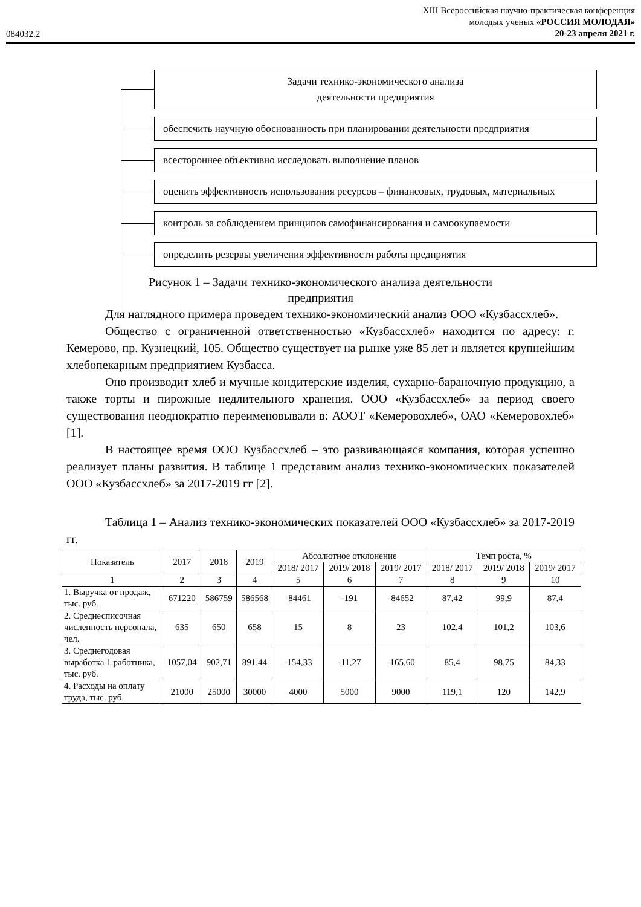084032.2
XIII Всероссийская научно-практическая конференция
молодых ученых «РОССИЯ МОЛОДАЯ»
20-23 апреля 2021 г.
Задачи технико-экономического анализа
деятельности предприятия
обеспечить научную обоснованность при планировании деятельности предприятия
всестороннее объективно исследовать выполнение планов
оценить эффективность использования ресурсов – финансовых, трудовых, материальных
контроль за соблюдением принципов самофинансирования и самоокупаемости
определить резервы увеличения эффективности работы предприятия
Рисунок 1 – Задачи технико-экономического анализа деятельности
предприятия
Для наглядного примера проведем технико-экономический анализ ООО «Кузбассхлеб».
Общество с ограниченной ответственностью «Кузбассхлеб» находится по адресу: г. Кемерово, пр. Кузнецкий, 105. Общество существует на рынке уже 85 лет и является крупнейшим хлебопекарным предприятием Кузбасса.
Оно производит хлеб и мучные кондитерские изделия, сухарно-бараночную продукцию, а также торты и пирожные недлительного хранения. ООО «Кузбассхлеб» за период своего существования неоднократно переименовывали в: АООТ «Кемеровохлеб», ОАО «Кемеровохлеб» [1].
В настоящее время ООО Кузбассхлеб – это развивающаяся компания, которая успешно реализует планы развития. В таблице 1 представим анализ технико-экономических показателей ООО «Кузбассхлеб» за 2017-2019 гг [2].
Таблица 1 – Анализ технико-экономических показателей ООО «Кузбассхлеб» за 2017-2019 гг.
| Показатель | 2017 | 2018 | 2019 | Абсолютное отклонение | | | Темп роста, % | | |
| --- | --- | --- | --- | --- | --- | --- | --- | --- | --- |
| | | | | 2018/ 2017 | 2019/ 2018 | 2019/ 2017 | 2018/ 2017 | 2019/ 2018 | 2019/ 2017 |
| 1 | 2 | 3 | 4 | 5 | 6 | 7 | 8 | 9 | 10 |
| 1. Выручка от продаж, тыс. руб. | 671220 | 586759 | 586568 | -84461 | -191 | -84652 | 87,42 | 99,9 | 87,4 |
| 2. Среднесписочная численность персонала, чел. | 635 | 650 | 658 | 15 | 8 | 23 | 102,4 | 101,2 | 103,6 |
| 3. Среднегодовая выработка 1 работника, тыс. руб. | 1057,04 | 902,71 | 891,44 | -154,33 | -11,27 | -165,60 | 85,4 | 98,75 | 84,33 |
| 4. Расходы на оплату труда, тыс. руб. | 21000 | 25000 | 30000 | 4000 | 5000 | 9000 | 119,1 | 120 | 142,9 |